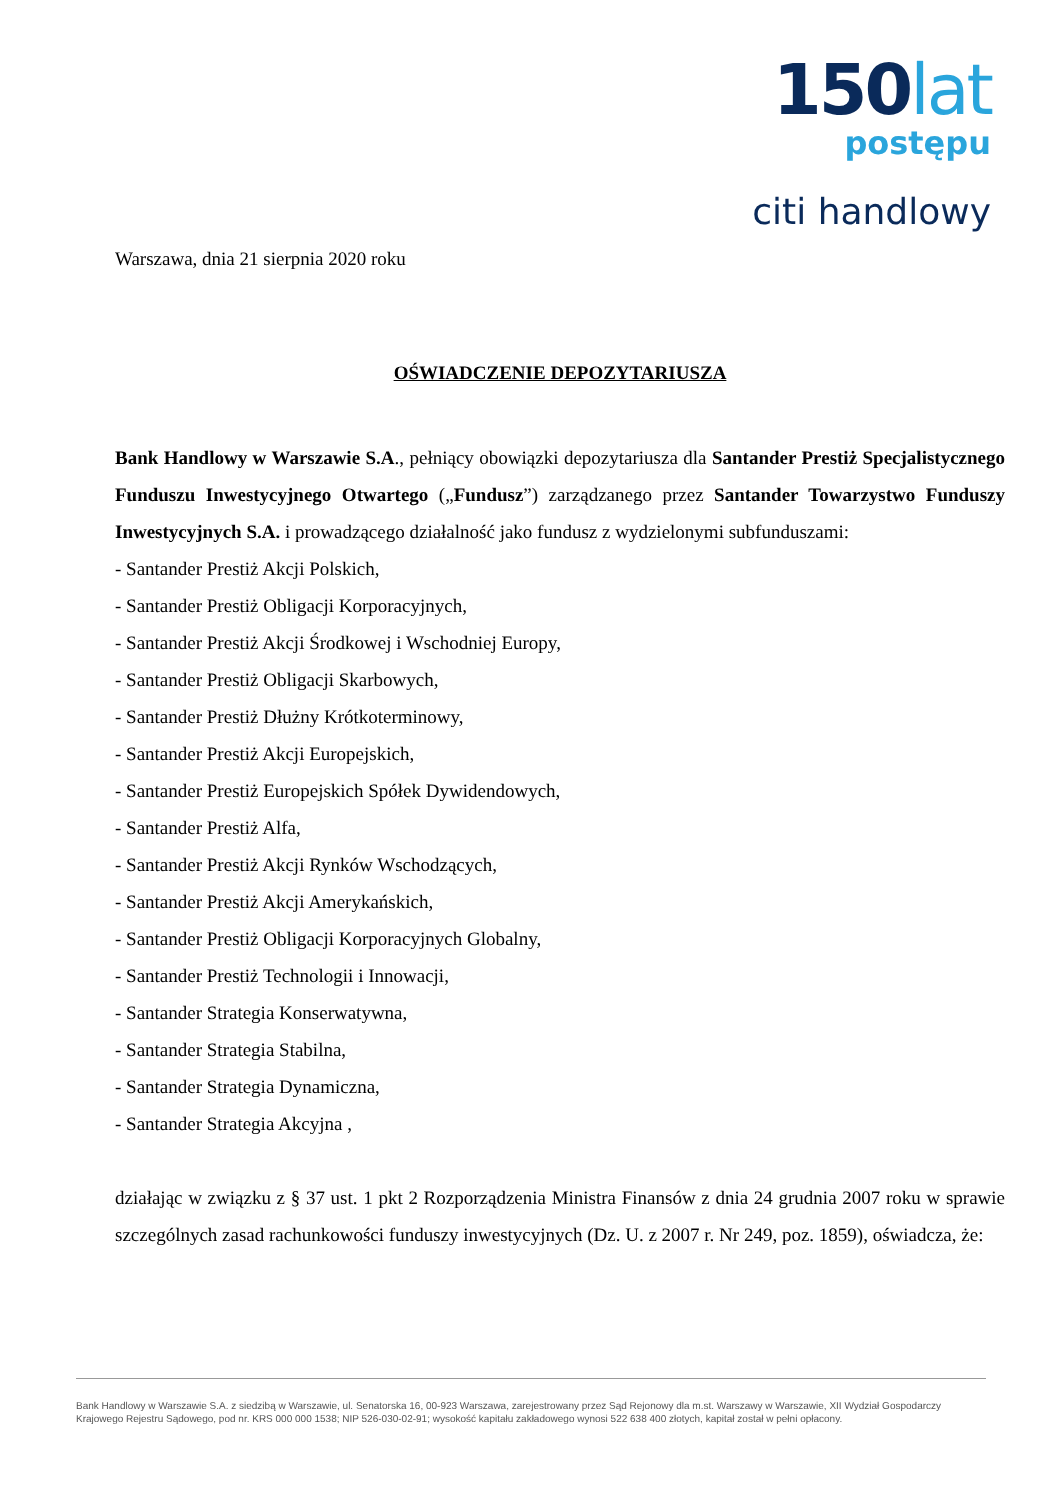150lat
postępu
citi handlowy
Warszawa, dnia 21 sierpnia 2020 roku
OŚWIADCZENIE DEPOZYTARIUSZA
Bank Handlowy w Warszawie S.A., pełniący obowiązki depozytariusza dla Santander Prestiż Specjalistycznego Funduszu Inwestycyjnego Otwartego („Fundusz”) zarządzanego przez Santander Towarzystwo Funduszy Inwestycyjnych S.A. i prowadzącego działalność jako fundusz z wydzielonymi subfunduszami:
- Santander Prestiż Akcji Polskich,
- Santander Prestiż Obligacji Korporacyjnych,
- Santander Prestiż Akcji Środkowej i Wschodniej Europy,
- Santander Prestiż Obligacji Skarbowych,
- Santander Prestiż Dłużny Krótkoterminowy,
- Santander Prestiż Akcji Europejskich,
- Santander Prestiż Europejskich Spółek Dywidendowych,
- Santander Prestiż Alfa,
- Santander Prestiż Akcji Rynków Wschodzących,
- Santander Prestiż Akcji Amerykańskich,
- Santander Prestiż Obligacji Korporacyjnych Globalny,
- Santander Prestiż Technologii i Innowacji,
- Santander Strategia Konserwatywna,
- Santander Strategia Stabilna,
- Santander Strategia Dynamiczna,
- Santander Strategia Akcyjna ,
działając w związku z § 37 ust. 1 pkt 2 Rozporządzenia Ministra Finansów z dnia 24 grudnia 2007 roku w sprawie szczególnych zasad rachunkowości funduszy inwestycyjnych (Dz. U. z 2007 r. Nr 249, poz. 1859), oświadcza, że:
Bank Handlowy w Warszawie S.A. z siedzibą w Warszawie, ul. Senatorska 16, 00-923 Warszawa, zarejestrowany przez Sąd Rejonowy dla m.st. Warszawy w Warszawie, XII Wydział Gospodarczy Krajowego Rejestru Sądowego, pod nr. KRS 000 000 1538; NIP 526-030-02-91; wysokość kapitału zakładowego wynosi 522 638 400 złotych, kapitał został w pełni opłacony.